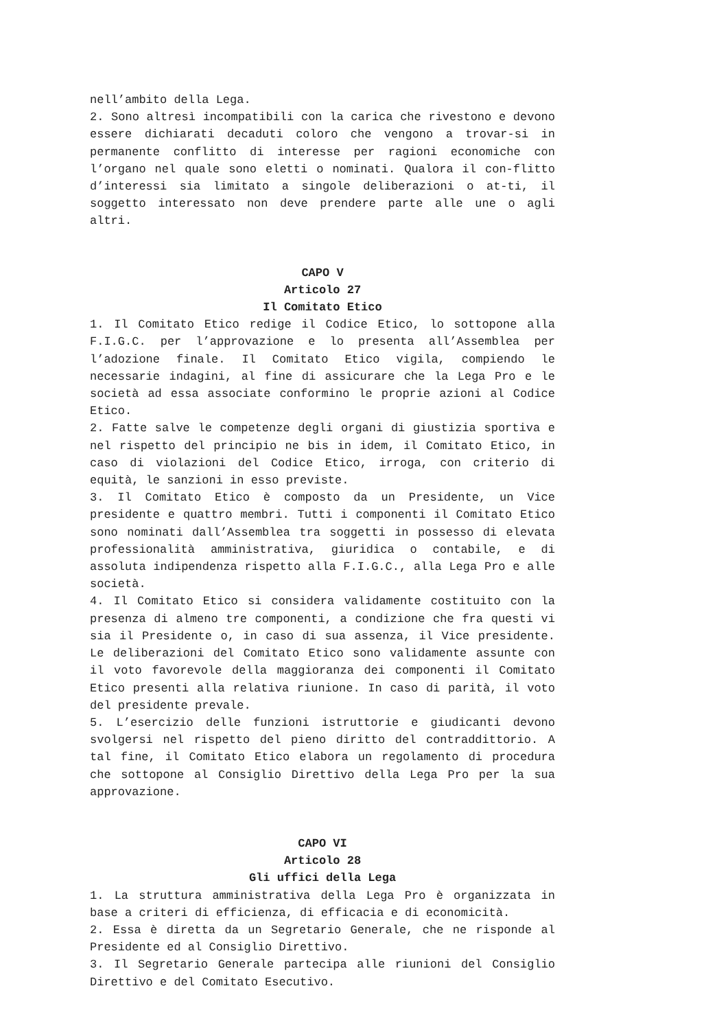nell’ambito della Lega.
2. Sono altresì incompatibili con la carica che rivestono e devono essere dichiarati decaduti coloro che vengono a trovar-si in permanente conflitto di interesse per ragioni economiche con l’organo nel quale sono eletti o nominati. Qualora il con-flitto d’interessi sia limitato a singole deliberazioni o at-ti, il soggetto interessato non deve prendere parte alle une o agli altri.
CAPO V
Articolo 27
Il Comitato Etico
1. Il Comitato Etico redige il Codice Etico, lo sottopone alla F.I.G.C. per l’approvazione e lo presenta all’Assemblea per l’adozione finale. Il Comitato Etico vigila, compiendo le necessarie indagini, al fine di assicurare che la Lega Pro e le società ad essa associate conformino le proprie azioni al Codice Etico.
2. Fatte salve le competenze degli organi di giustizia sportiva e nel rispetto del principio ne bis in idem, il Comitato Etico, in caso di violazioni del Codice Etico, irroga, con criterio di equità, le sanzioni in esso previste.
3. Il Comitato Etico è composto da un Presidente, un Vice presidente e quattro membri. Tutti i componenti il Comitato Etico sono nominati dall’Assemblea tra soggetti in possesso di elevata professionalità amministrativa, giuridica o contabile, e di assoluta indipendenza rispetto alla F.I.G.C., alla Lega Pro e alle società.
4. Il Comitato Etico si considera validamente costituito con la presenza di almeno tre componenti, a condizione che fra questi vi sia il Presidente o, in caso di sua assenza, il Vice presidente. Le deliberazioni del Comitato Etico sono validamente assunte con il voto favorevole della maggioranza dei componenti il Comitato Etico presenti alla relativa riunione. In caso di parità, il voto del presidente prevale.
5. L’esercizio delle funzioni istruttorie e giudicanti devono svolgersi nel rispetto del pieno diritto del contraddittorio. A tal fine, il Comitato Etico elabora un regolamento di procedura che sottopone al Consiglio Direttivo della Lega Pro per la sua approvazione.
CAPO VI
Articolo 28
Gli uffici della Lega
1. La struttura amministrativa della Lega Pro è organizzata in base a criteri di efficienza, di efficacia e di economicità.
2. Essa è diretta da un Segretario Generale, che ne risponde al Presidente ed al Consiglio Direttivo.
3. Il Segretario Generale partecipa alle riunioni del Consiglio Direttivo e del Comitato Esecutivo.